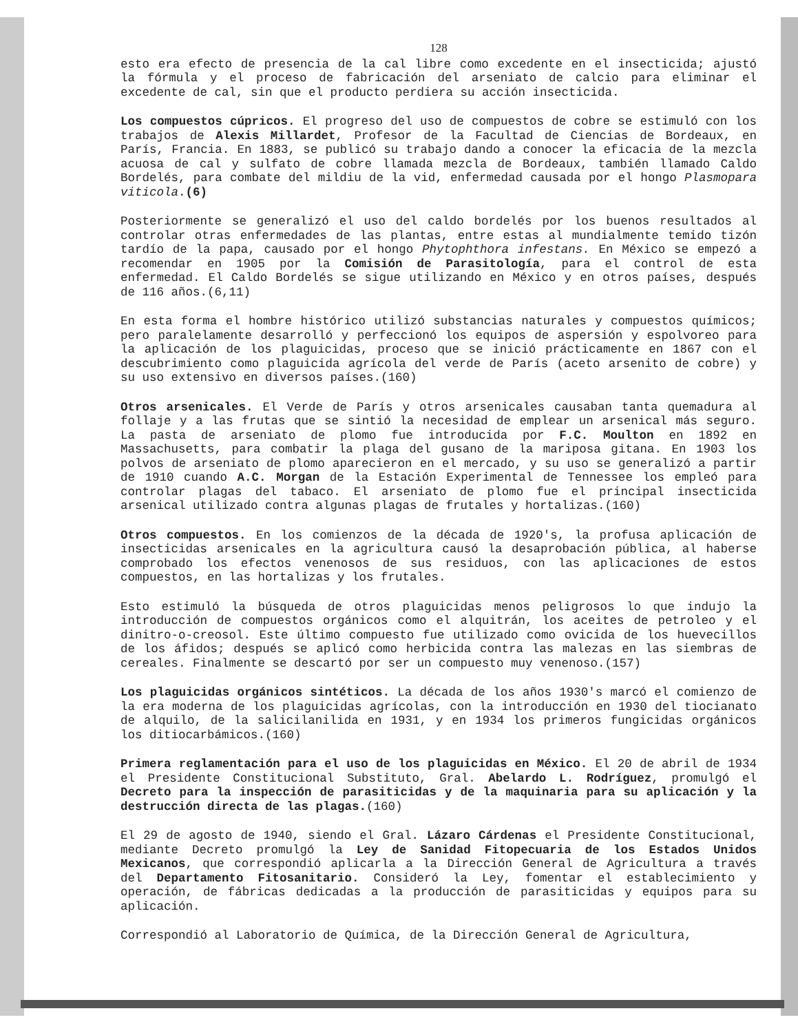128
esto era efecto de presencia de la cal libre como excedente en el insecticida; ajustó la fórmula y el proceso de fabricación del arseniato de calcio para eliminar el excedente de cal, sin que el producto perdiera su acción insecticida.
Los compuestos cúpricos. El progreso del uso de compuestos de cobre se estimuló con los trabajos de Alexis Millardet, Profesor de la Facultad de Ciencias de Bordeaux, en París, Francia. En 1883, se publicó su trabajo dando a conocer la eficacia de la mezcla acuosa de cal y sulfato de cobre llamada mezcla de Bordeaux, también llamado Caldo Bordelés, para combate del mildiu de la vid, enfermedad causada por el hongo Plasmopara viticola.(6)
Posteriormente se generalizó el uso del caldo bordelés por los buenos resultados al controlar otras enfermedades de las plantas, entre estas al mundialmente temido tizón tardío de la papa, causado por el hongo Phytophthora infestans. En México se empezó a recomendar en 1905 por la Comisión de Parasitología, para el control de esta enfermedad. El Caldo Bordelés se sigue utilizando en México y en otros países, después de 116 años.(6,11)
En esta forma el hombre histórico utilizó substancias naturales y compuestos químicos; pero paralelamente desarrolló y perfeccionó los equipos de aspersión y espolvoreo para la aplicación de los plaguicidas, proceso que se inició prácticamente en 1867 con el descubrimiento como plaguicida agrícola del verde de París (aceto arsenito de cobre) y su uso extensivo en diversos países.(160)
Otros arsenicales. El Verde de París y otros arsenicales causaban tanta quemadura al follaje y a las frutas que se sintió la necesidad de emplear un arsenical más seguro. La pasta de arseniato de plomo fue introducida por F.C. Moulton en 1892 en Massachusetts, para combatir la plaga del gusano de la mariposa gitana. En 1903 los polvos de arseniato de plomo aparecieron en el mercado, y su uso se generalizó a partir de 1910 cuando A.C. Morgan de la Estación Experimental de Tennessee los empleó para controlar plagas del tabaco. El arseniato de plomo fue el principal insecticida arsenical utilizado contra algunas plagas de frutales y hortalizas.(160)
Otros compuestos. En los comienzos de la década de 1920's, la profusa aplicación de insecticidas arsenicales en la agricultura causó la desaprobación pública, al haberse comprobado los efectos venenosos de sus residuos, con las aplicaciones de estos compuestos, en las hortalizas y los frutales.
Esto estimuló la búsqueda de otros plaguicidas menos peligrosos lo que indujo la introducción de compuestos orgánicos como el alquitrán, los aceites de petroleo y el dinitro-o-creosol. Este último compuesto fue utilizado como ovicida de los huevecillos de los áfidos; después se aplicó como herbicida contra las malezas en las siembras de cereales. Finalmente se descartó por ser un compuesto muy venenoso.(157)
Los plaguicidas orgánicos sintéticos. La década de los años 1930's marcó el comienzo de la era moderna de los plaguicidas agrícolas, con la introducción en 1930 del tiocianato de alquilo, de la salicilanilida en 1931, y en 1934 los primeros fungicidas orgánicos los ditiocarbámicos.(160)
Primera reglamentación para el uso de los plaguicidas en México. El 20 de abril de 1934 el Presidente Constitucional Substituto, Gral. Abelardo L. Rodríguez, promulgó el Decreto para la inspección de parasiticidas y de la maquinaria para su aplicación y la destrucción directa de las plagas.(160)
El 29 de agosto de 1940, siendo el Gral. Lázaro Cárdenas el Presidente Constitucional, mediante Decreto promulgó la Ley de Sanidad Fitopecuaria de los Estados Unidos Mexicanos, que correspondió aplicarla a la Dirección General de Agricultura a través del Departamento Fitosanitario. Consideró la Ley, fomentar el establecimiento y operación, de fábricas dedicadas a la producción de parasiticidas y equipos para su aplicación.
Correspondió al Laboratorio de Química, de la Dirección General de Agricultura,